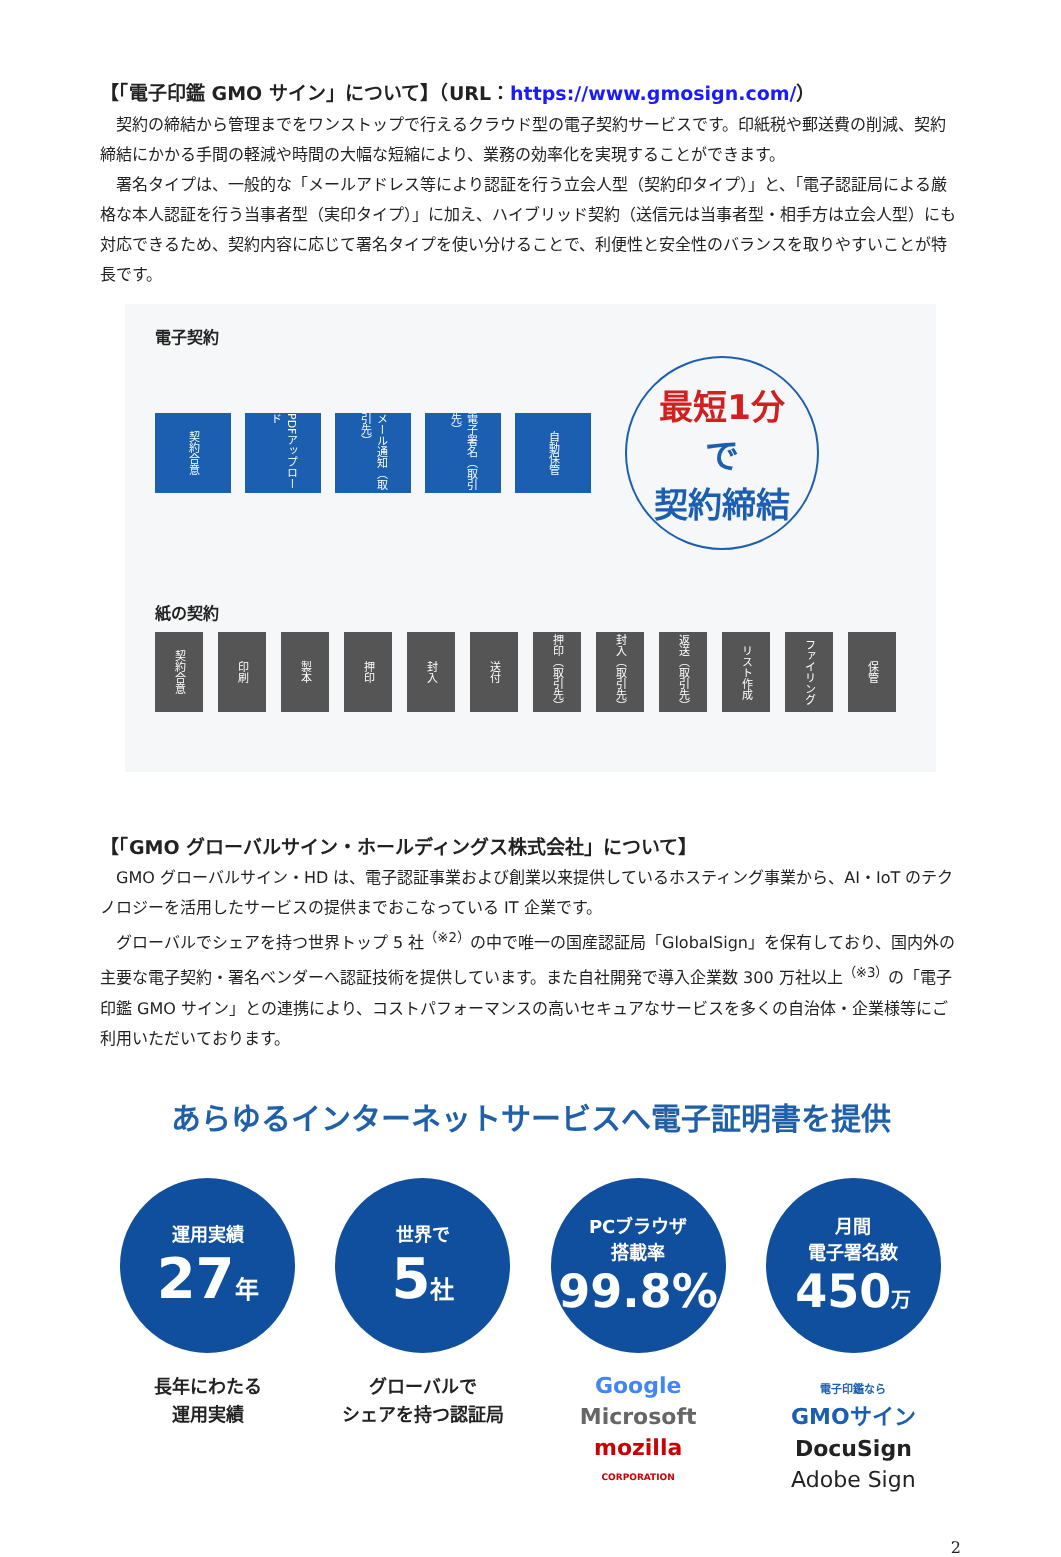【「電子印鑑 GMO サイン」について】（URL：https://www.gmosign.com/）
契約の締結から管理までをワンストップで行えるクラウド型の電子契約サービスです。印紙税や郵送費の削減、契約締結にかかる手間の軽減や時間の大幅な短縮により、業務の効率化を実現することができます。
署名タイプは、一般的な「メールアドレス等により認証を行う立会人型（契約印タイプ）」と、「電子認証局による厳格な本人認証を行う当事者型（実印タイプ）」に加え、ハイブリッド契約（送信元は当事者型・相手方は立会人型）にも対応できるため、契約内容に応じて署名タイプを使い分けることで、利便性と安全性のバランスを取りやすいことが特長です。
電子契約
契約合意
PDFアップロード
メール通知（取引先）
電子署名（取引先）
自動保管
最短1分
で
契約締結
紙の契約
契約合意
印刷
製本
押印
封入
送付
押印（取引先）
封入（取引先）
返送（取引先）
リスト作成
ファイリング
保管
【「GMO グローバルサイン・ホールディングス株式会社」について】
GMO グローバルサイン・HD は、電子認証事業および創業以来提供しているホスティング事業から、AI・IoT のテクノロジーを活用したサービスの提供までおこなっている IT 企業です。
グローバルでシェアを持つ世界トップ 5 社<sup>（※2）</sup>の中で唯一の国産認証局「GlobalSign」を保有しており、国内外の主要な電子契約・署名ベンダーへ認証技術を提供しています。また自社開発で導入企業数 300 万社以上<sup>（※3）</sup>の「電子印鑑 GMO サイン」との連携により、コストパフォーマンスの高いセキュアなサービスを多くの自治体・企業様等にご利用いただいております。
あらゆるインターネットサービスへ電子証明書を提供
運用実績
27年
長年にわたる
運用実績
世界で
5社
グローバルで
シェアを持つ認証局
PCブラウザ
搭載率
99.8%
Google
Microsoft
mozilla
CORPORATION
月間
電子署名数
450万
電子印鑑なら
GMOサイン
DocuSign
Adobe Sign
2